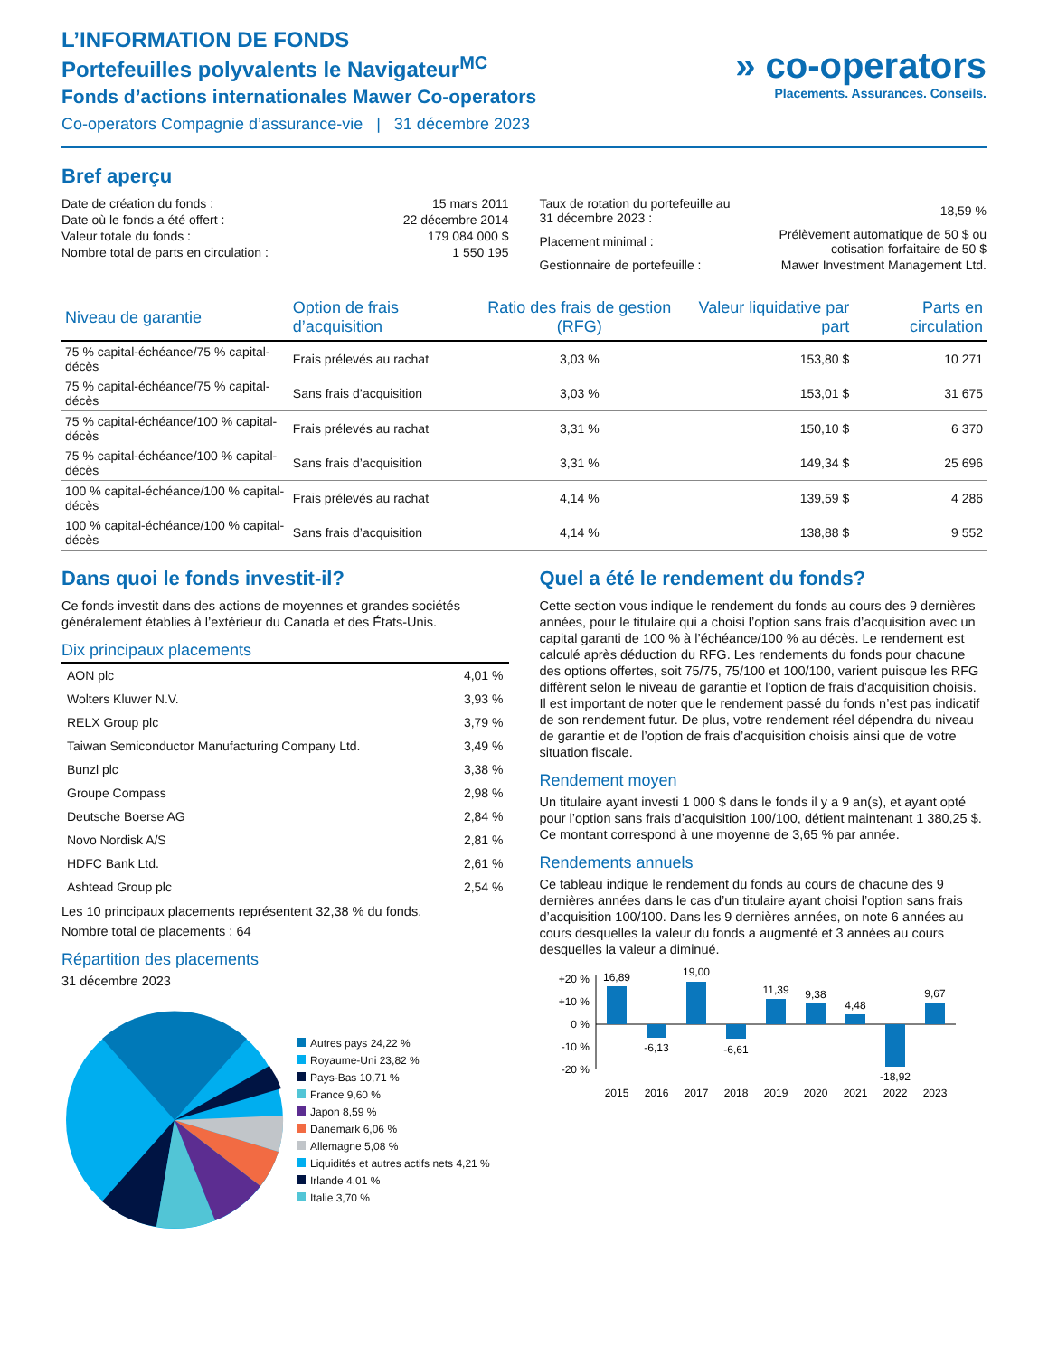L’INFORMATION DE FONDS
Portefeuilles polyvalents le Navigateur<sup>MC</sup>
Fonds d’actions internationales Mawer Co-operators
Co-operators Compagnie d’assurance-vie | 31 décembre 2023
» co-operators
Placements. Assurances. Conseils.
Bref aperçu
| Date de création du fonds : | 15 mars 2011 |
| Date où le fonds a été offert : | 22 décembre 2014 |
| Valeur totale du fonds : | 179 084 000 $ |
| Nombre total de parts en circulation : | 1 550 195 |
| Taux de rotation du portefeuille au 31 décembre 2023 : | 18,59 % |
| Placement minimal : | Prélèvement automatique de 50 $ ou cotisation forfaitaire de 50 $ |
| Gestionnaire de portefeuille : | Mawer Investment Management Ltd. |
| Niveau de garantie | Option de frais d’acquisition | Ratio des frais de gestion (RFG) | Valeur liquidative par part | Parts en circulation |
| --- | --- | --- | --- | --- |
| 75 % capital-échéance/75 % capital-décès | Frais prélevés au rachat | 3,03 % | 153,80 $ | 10 271 |
| 75 % capital-échéance/75 % capital-décès | Sans frais d’acquisition | 3,03 % | 153,01 $ | 31 675 |
| 75 % capital-échéance/100 % capital-décès | Frais prélevés au rachat | 3,31 % | 150,10 $ | 6 370 |
| 75 % capital-échéance/100 % capital-décès | Sans frais d’acquisition | 3,31 % | 149,34 $ | 25 696 |
| 100 % capital-échéance/100 % capital-décès | Frais prélevés au rachat | 4,14 % | 139,59 $ | 4 286 |
| 100 % capital-échéance/100 % capital-décès | Sans frais d’acquisition | 4,14 % | 138,88 $ | 9 552 |
Dans quoi le fonds investit-il?
Ce fonds investit dans des actions de moyennes et grandes sociétés généralement établies à l’extérieur du Canada et des États-Unis.
Dix principaux placements
| AON plc | 4,01 % |
| Wolters Kluwer N.V. | 3,93 % |
| RELX Group plc | 3,79 % |
| Taiwan Semiconductor Manufacturing Company Ltd. | 3,49 % |
| Bunzl plc | 3,38 % |
| Groupe Compass | 2,98 % |
| Deutsche Boerse AG | 2,84 % |
| Novo Nordisk A/S | 2,81 % |
| HDFC Bank Ltd. | 2,61 % |
| Ashtead Group plc | 2,54 % |
Les 10 principaux placements représentent 32,38 % du fonds.
Nombre total de placements : 64
Répartition des placements
31 décembre 2023
Autres pays 24,22 %
Royaume-Uni 23,82 %
Pays-Bas 10,71 %
France 9,60 %
Japon 8,59 %
Danemark 6,06 %
Allemagne 5,08 %
Liquidités et autres actifs nets 4,21 %
Irlande 4,01 %
Italie 3,70 %
Quel a été le rendement du fonds?
Cette section vous indique le rendement du fonds au cours des 9 dernières années, pour le titulaire qui a choisi l’option sans frais d’acquisition avec un capital garanti de 100 % à l’échéance/100 % au décès. Le rendement est calculé après déduction du RFG. Les rendements du fonds pour chacune des options offertes, soit 75/75, 75/100 et 100/100, varient puisque les RFG diffèrent selon le niveau de garantie et l’option de frais d’acquisition choisis. Il est important de noter que le rendement passé du fonds n’est pas indicatif de son rendement futur. De plus, votre rendement réel dépendra du niveau de garantie et de l’option de frais d’acquisition choisis ainsi que de votre situation fiscale.
Rendement moyen
Un titulaire ayant investi 1 000 $ dans le fonds il y a 9 an(s), et ayant opté pour l’option sans frais d’acquisition 100/100, détient maintenant 1 380,25 $. Ce montant correspond à une moyenne de 3,65 % par année.
Rendements annuels
Ce tableau indique le rendement du fonds au cours de chacune des 9 dernières années dans le cas d’un titulaire ayant choisi l’option sans frais d’acquisition 100/100. Dans les 9 dernières années, on note 6 années au cours desquelles la valeur du fonds a augmenté et 3 années au cours desquelles la valeur a diminué.
+20 %
+10 %
0 %
-10 %
-20 %
16,89
-6,13
19,00
-6,61
11,39
9,38
4,48
-18,92
9,67
2015
2016
2017
2018
2019
2020
2021
2022
2023